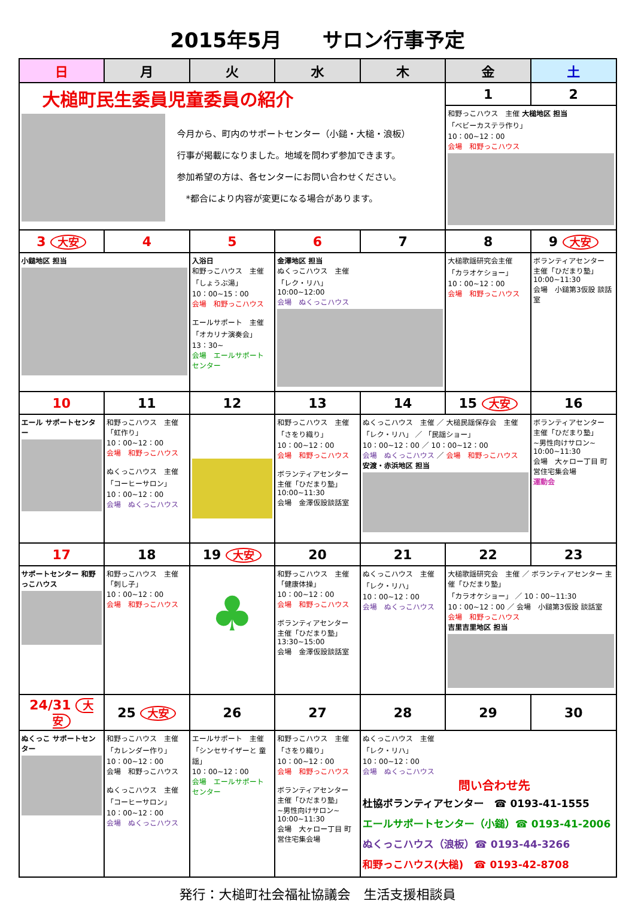2015年5月　　サロン行事予定
| 日 | 月 | 火 | 水 | 木 | 金 | 土 |
| --- | --- | --- | --- | --- | --- | --- |
| 大槌町民生委員児童委員の紹介 今月から、町内のサポートセンター（小鎚・大槌・浪板） 行事が掲載になりました。地域を問わず参加できます。 参加希望の方は、各センターにお問い合わせください。 *都合により内容が変更になる場合があります。 | | | | | 1 | 2 |
| | | | | | 和野っこハウス 主催 大槌地区 担当 「ベビーカステラ作り」 10：00~12：00 会場 和野っこハウス | |
| 3 大安 | 4 | 5 | 6 | 7 | 8 | 9 大安 |
| 小鎚地区 担当 | | 入浴日 和野っこハウス 主催 「しょうぶ湯」 10：00~15：00 会場 和野っこハウス エールサポート 主催 「オカリナ演奏会」 13：30~ 会場 エールサポート センター | 金澤地区 担当 ぬくっこハウス 主催 「レク・リハ」 10:00~12:00 会場 ぬくっこハウス | | 大槌歌謡研究会主催 「カラオケショー」 10：00~12：00 会場 和野っこハウス | ボランティアセンター 主催「ひだまり塾」 10:00~11:30 会場 小鎚第3仮設 談話室 |
| 10 | 11 | 12 | 13 | 14 | 15 大安 | 16 |
| エール サポートセンター | 和野っこハウス 主催 「虹作り」 10：00~12：00 会場 和野っこハウス ぬくっこハウス 主催 「コーヒーサロン」 10：00~12：00 会場 ぬくっこハウス | | 和野っこハウス 主催 「さをり織り」 10：00~12：00 会場 和野っこハウス ボランティアセンター 主催「ひだまり塾」 10:00~11:30 会場 金澤仮設談話室 | ぬくっこハウス 主催 ／ 大槌民謡保存会 主催 「レク・リハ」 ／ 「民謡ショー」 10：00~12：00 ／ 10：00~12：00 会場 ぬくっこハウス ／ 会場 和野っこハウス 安渡・赤浜地区 担当 | | ボランティアセンター 主催「ひだまり塾」 ~男性向けサロン~ 10:00~11:30 会場 大ヶロー丁目 町営住宅集会場 運動会 |
| 17 | 18 | 19 大安 | 20 | 21 | 22 | 23 |
| サポートセンター 和野っこハウス | 和野っこハウス 主催 「刺し子」 10：00~12：00 会場 和野っこハウス | ♣ | 和野っこハウス 主催 「健康体操」 10：00~12：00 会場 和野っこハウス ボランティアセンター 主催「ひだまり塾」 13:30~15:00 会場 金澤仮設談話室 | ぬくっこハウス 主催 「レク・リハ」 10：00~12：00 会場 ぬくっこハウス | 大槌歌謡研究会 主催 ／ ボランティアセンター 主催「ひだまり塾」 「カラオケショー」 ／ 10：00~11:30 10：00~12：00 ／ 会場 小鎚第3仮設 談話室 会場 和野っこハウス 吉里吉里地区 担当 | |
| 24/31 大安 | 25 大安 | 26 | 27 | 28 | 29 | 30 |
| ぬくっこ サポートセンター | 和野っこハウス 主催 「カレンダー作り」 10：00~12：00 会場 和野っこハウス ぬくっこハウス 主催 「コーヒーサロン」 10：00~12：00 会場 ぬくっこハウス | エールサポート 主催 「シンセサイザーと 童謡」 10：00~12：00 会場 エールサポート センター | 和野っこハウス 主催 「さをり織り」 10：00~12：00 会場 和野っこハウス ボランティアセンター 主催「ひだまり塾」 ~男性向けサロン~ 10:00~11:30 会場 大ヶロー丁目 町営住宅集会場 | ぬくっこハウス 主催 「レク・リハ」 10：00~12：00 会場 ぬくっこハウス 問い合わせ先 杜協ボランティアセンター ☎ 0193-41-1555 エールサポートセンター（小鎚）☎ 0193-41-2006 ぬくっこハウス（浪板）☎ 0193-44-3266 和野っこハウス(大槌) ☎ 0193-42-8708 | | |
発行：大槌町社会福祉協議会　生活支援相談員